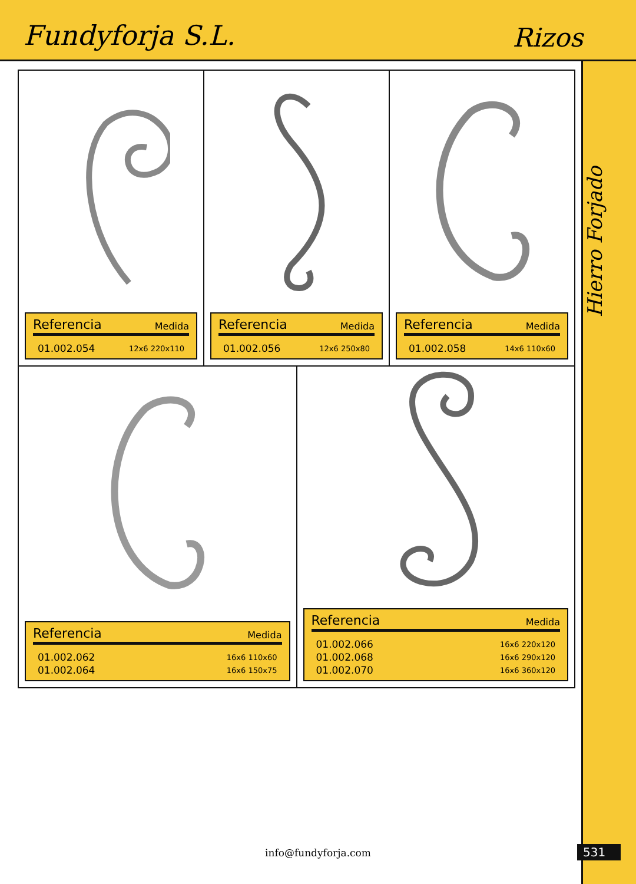Fundyforja S.L.
Rizos
Hierro Forjado
Referencia Medida
| 01.002.054 | 12x6 220x110 |
Referencia Medida
| 01.002.056 | 12x6 250x80 |
Referencia Medida
| 01.002.058 | 14x6 110x60 |
Referencia Medida
| 01.002.062 | 16x6 110x60 |
| 01.002.064 | 16x6 150x75 |
Referencia Medida
| 01.002.066 | 16x6 220x120 |
| 01.002.068 | 16x6 290x120 |
| 01.002.070 | 16x6 360x120 |
info@fundyforja.com 531